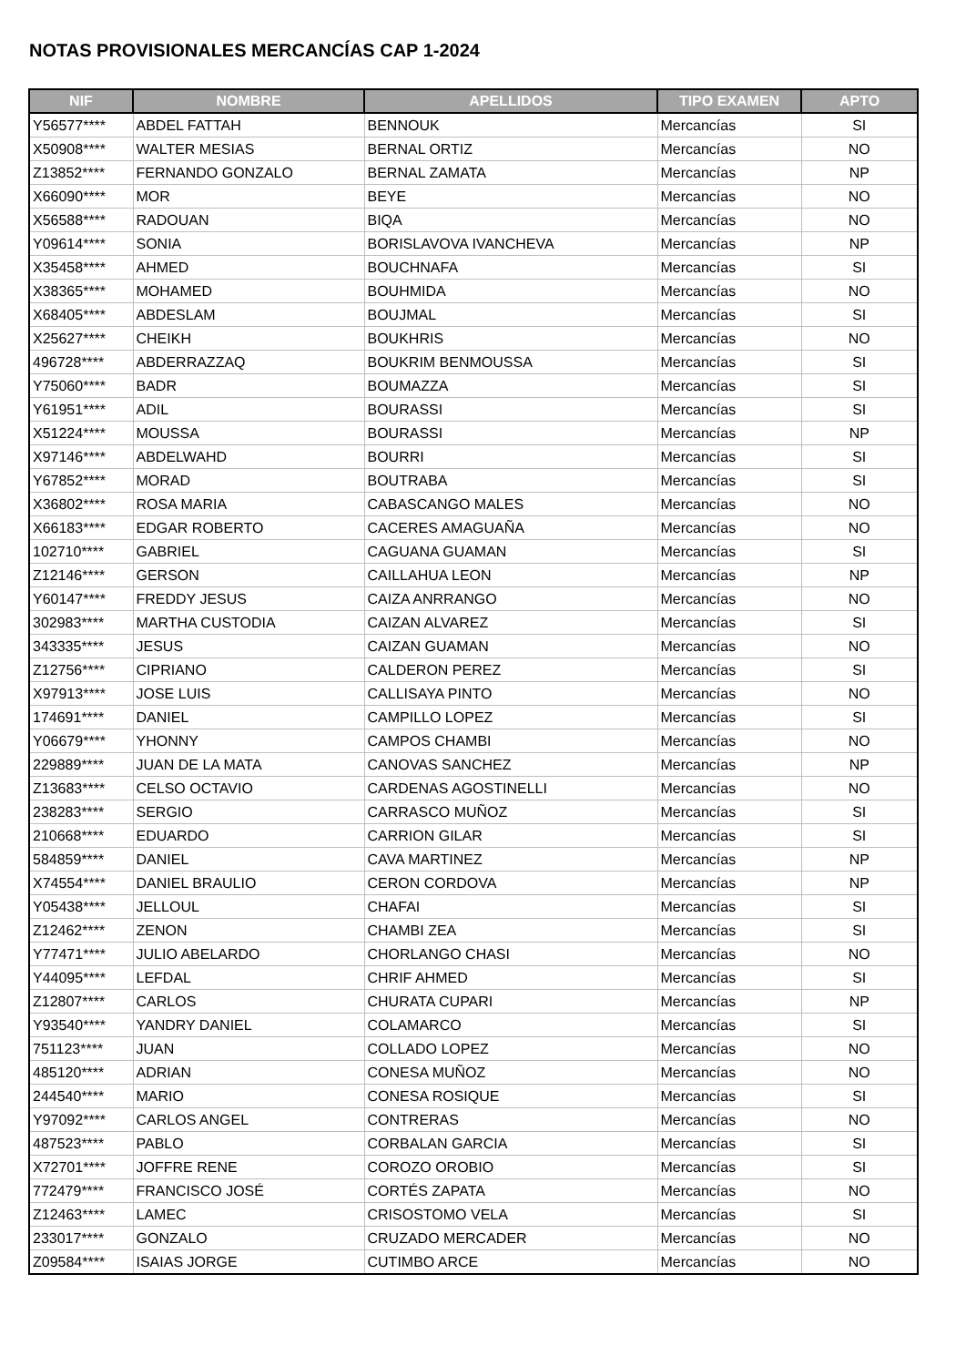NOTAS PROVISIONALES MERCANCÍAS CAP 1-2024
| NIF | NOMBRE | APELLIDOS | TIPO EXAMEN | APTO |
| --- | --- | --- | --- | --- |
| Y56577**** | ABDEL FATTAH | BENNOUK | Mercancías | SI |
| X50908**** | WALTER MESIAS | BERNAL ORTIZ | Mercancías | NO |
| Z13852**** | FERNANDO GONZALO | BERNAL ZAMATA | Mercancías | NP |
| X66090**** | MOR | BEYE | Mercancías | NO |
| X56588**** | RADOUAN | BIQA | Mercancías | NO |
| Y09614**** | SONIA | BORISLAVOVA IVANCHEVA | Mercancías | NP |
| X35458**** | AHMED | BOUCHNAFA | Mercancías | SI |
| X38365**** | MOHAMED | BOUHMIDA | Mercancías | NO |
| X68405**** | ABDESLAM | BOUJMAL | Mercancías | SI |
| X25627**** | CHEIKH | BOUKHRIS | Mercancías | NO |
| 496728**** | ABDERRAZZAQ | BOUKRIM BENMOUSSA | Mercancías | SI |
| Y75060**** | BADR | BOUMAZZA | Mercancías | SI |
| Y61951**** | ADIL | BOURASSI | Mercancías | SI |
| X51224**** | MOUSSA | BOURASSI | Mercancías | NP |
| X97146**** | ABDELWAHD | BOURRI | Mercancías | SI |
| Y67852**** | MORAD | BOUTRABA | Mercancías | SI |
| X36802**** | ROSA MARIA | CABASCANGO MALES | Mercancías | NO |
| X66183**** | EDGAR ROBERTO | CACERES AMAGUAÑA | Mercancías | NO |
| 102710**** | GABRIEL | CAGUANA GUAMAN | Mercancías | SI |
| Z12146**** | GERSON | CAILLAHUA LEON | Mercancías | NP |
| Y60147**** | FREDDY JESUS | CAIZA ANRRANGO | Mercancías | NO |
| 302983**** | MARTHA CUSTODIA | CAIZAN ALVAREZ | Mercancías | SI |
| 343335**** | JESUS | CAIZAN GUAMAN | Mercancías | NO |
| Z12756**** | CIPRIANO | CALDERON PEREZ | Mercancías | SI |
| X97913**** | JOSE LUIS | CALLISAYA PINTO | Mercancías | NO |
| 174691**** | DANIEL | CAMPILLO LOPEZ | Mercancías | SI |
| Y06679**** | YHONNY | CAMPOS CHAMBI | Mercancías | NO |
| 229889**** | JUAN DE LA MATA | CANOVAS SANCHEZ | Mercancías | NP |
| Z13683**** | CELSO OCTAVIO | CARDENAS AGOSTINELLI | Mercancías | NO |
| 238283**** | SERGIO | CARRASCO MUÑOZ | Mercancías | SI |
| 210668**** | EDUARDO | CARRION GILAR | Mercancías | SI |
| 584859**** | DANIEL | CAVA MARTINEZ | Mercancías | NP |
| X74554**** | DANIEL BRAULIO | CERON CORDOVA | Mercancías | NP |
| Y05438**** | JELLOUL | CHAFAI | Mercancías | SI |
| Z12462**** | ZENON | CHAMBI ZEA | Mercancías | SI |
| Y77471**** | JULIO ABELARDO | CHORLANGO CHASI | Mercancías | NO |
| Y44095**** | LEFDAL | CHRIF AHMED | Mercancías | SI |
| Z12807**** | CARLOS | CHURATA CUPARI | Mercancías | NP |
| Y93540**** | YANDRY DANIEL | COLAMARCO | Mercancías | SI |
| 751123**** | JUAN | COLLADO LOPEZ | Mercancías | NO |
| 485120**** | ADRIAN | CONESA MUÑOZ | Mercancías | NO |
| 244540**** | MARIO | CONESA ROSIQUE | Mercancías | SI |
| Y97092**** | CARLOS ANGEL | CONTRERAS | Mercancías | NO |
| 487523**** | PABLO | CORBALAN GARCIA | Mercancías | SI |
| X72701**** | JOFFRE RENE | COROZO OROBIO | Mercancías | SI |
| 772479**** | FRANCISCO JOSÉ | CORTÉS ZAPATA | Mercancías | NO |
| Z12463**** | LAMEC | CRISOSTOMO VELA | Mercancías | SI |
| 233017**** | GONZALO | CRUZADO MERCADER | Mercancías | NO |
| Z09584**** | ISAIAS JORGE | CUTIMBO ARCE | Mercancías | NO |